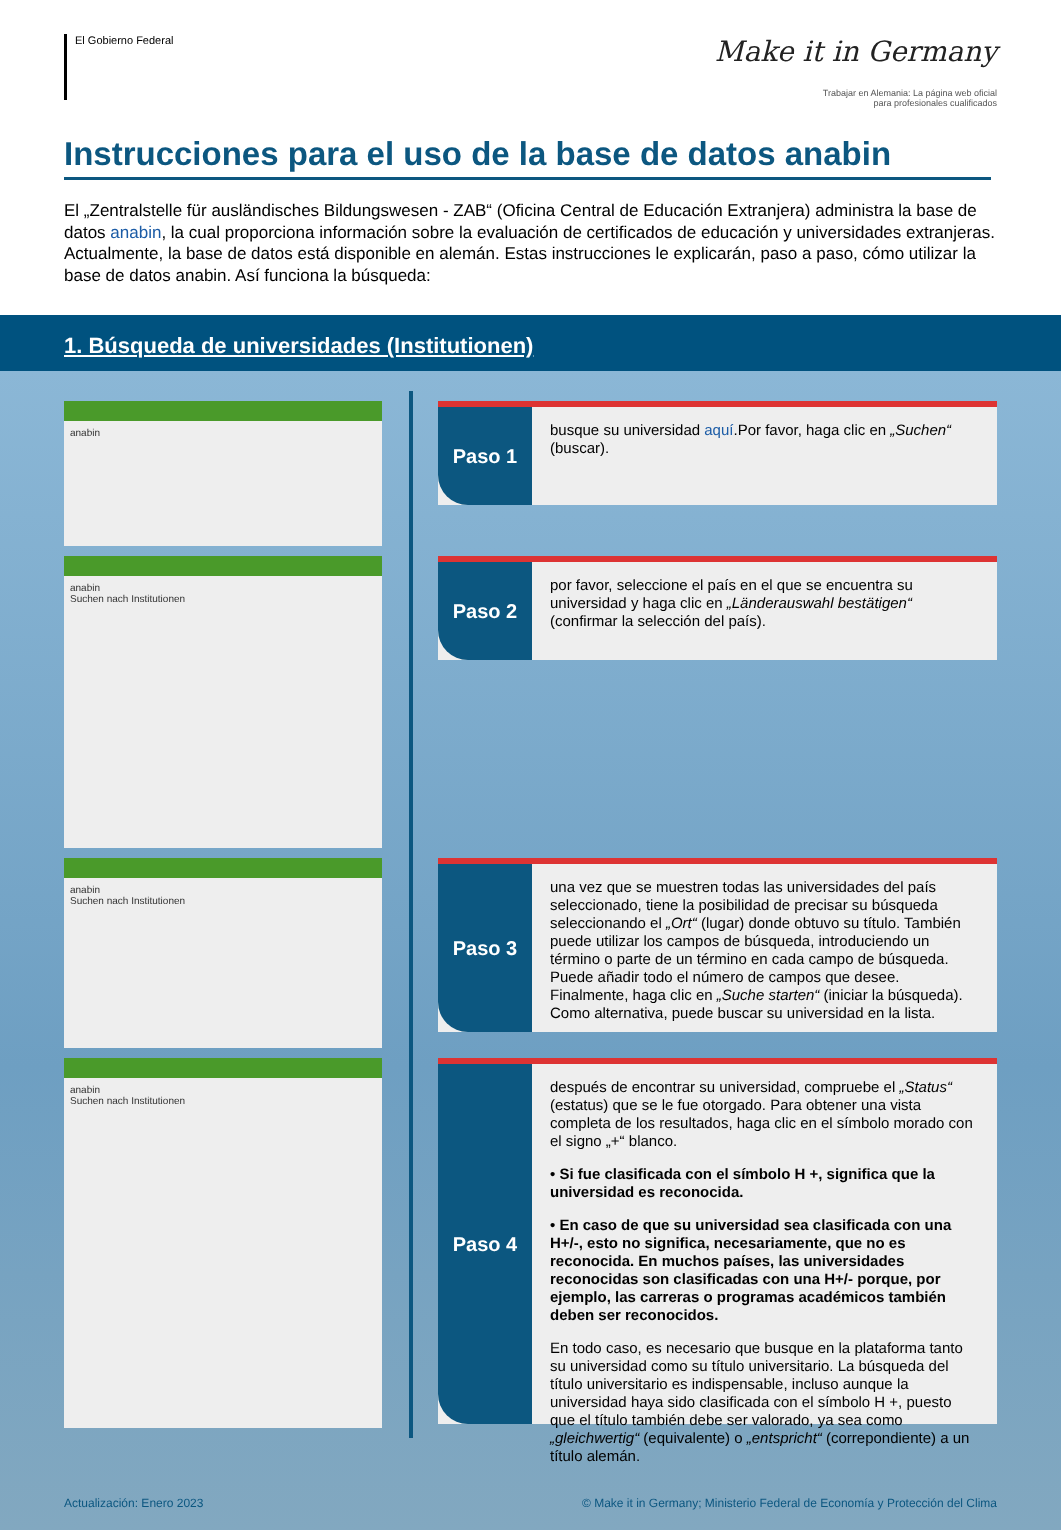El Gobierno Federal
Make it in Germany
Trabajar en Alemania: La página web oficial
para profesionales cualificados
Instrucciones para el uso de la base de datos anabin
El „Zentralstelle für ausländisches Bildungswesen - ZAB“ (Oficina Central de Educación Extranjera) administra la base de datos anabin, la cual proporciona información sobre la evaluación de certificados de educación y universidades extranjeras. Actualmente, la base de datos está disponible en alemán. Estas instrucciones le explicarán, paso a paso, cómo utilizar la base de datos anabin. Así funciona la búsqueda:
1. Búsqueda de universidades (Institutionen)
anabin
Paso 1
busque su universidad aquí.Por favor, haga clic en „Suchen“ (buscar).
anabin
Suchen nach Institutionen
Paso 2
por favor, seleccione el país en el que se encuentra su universidad y haga clic en „Länderauswahl bestätigen“ (confirmar la selección del país).
anabin
Suchen nach Institutionen
Paso 3
una vez que se muestren todas las universidades del país seleccionado, tiene la posibilidad de precisar su búsqueda seleccionando el „Ort“ (lugar) donde obtuvo su título. También puede utilizar los campos de búsqueda, introduciendo un término o parte de un término en cada campo de búsqueda. Puede añadir todo el número de campos que desee. Finalmente, haga clic en „Suche starten“ (iniciar la búsqueda). Como alternativa, puede buscar su universidad en la lista.
anabin
Suchen nach Institutionen
Paso 4
después de encontrar su universidad, compruebe el „Status“ (estatus) que se le fue otorgado. Para obtener una vista completa de los resultados, haga clic en el símbolo morado con el signo „+“ blanco.
• Si fue clasificada con el símbolo H +, significa que la universidad es reconocida.
• En caso de que su universidad sea clasificada con una H+/-, esto no significa, necesariamente, que no es reconocida. En muchos países, las universidades reconocidas son clasificadas con una H+/- porque, por ejemplo, las carreras o programas académicos también deben ser reconocidos.
En todo caso, es necesario que busque en la plataforma tanto su universidad como su título universitario. La búsqueda del título universitario es indispensable, incluso aunque la universidad haya sido clasificada con el símbolo H +, puesto que el título también debe ser valorado, ya sea como „gleichwertig“ (equivalente) o „entspricht“ (correpondiente) a un título alemán.
Actualización: Enero 2023 © Make it in Germany; Ministerio Federal de Economía y Protección del Clima